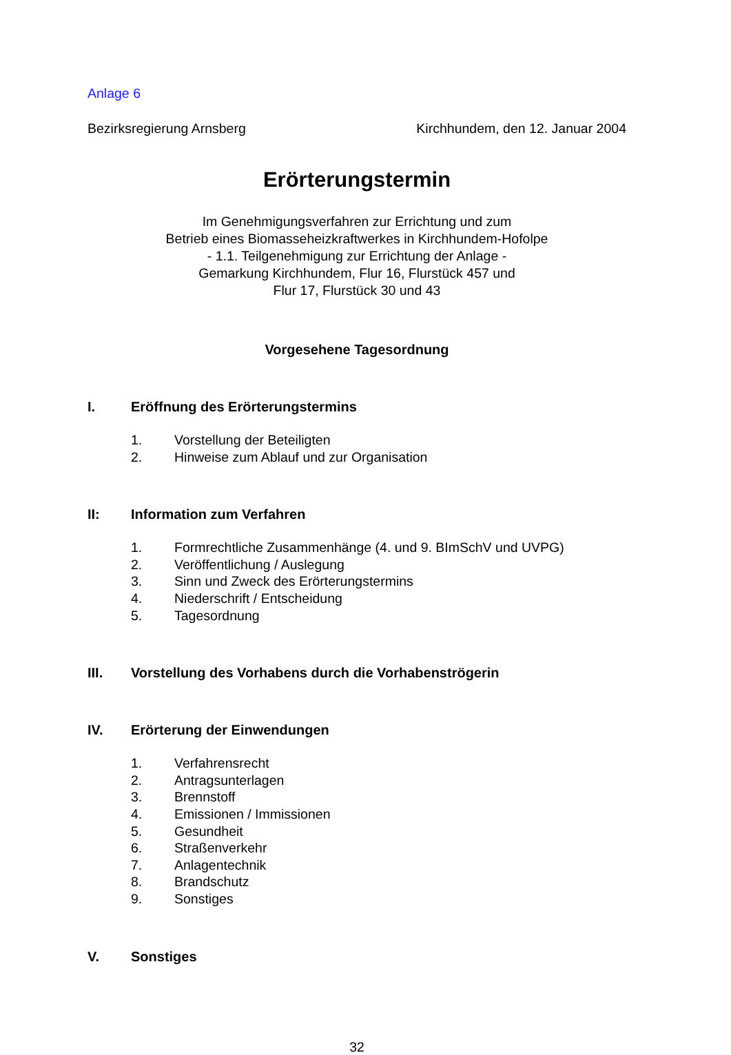Anlage 6
Bezirksregierung Arnsberg Kirchhundem, den 12. Januar 2004
Erörterungstermin
Im Genehmigungsverfahren zur Errichtung und zum
Betrieb eines Biomasseheizkraftwerkes in Kirchhundem-Hofolpe
- 1.1. Teilgenehmigung zur Errichtung der Anlage -
Gemarkung Kirchhundem, Flur 16, Flurstück 457 und
Flur 17, Flurstück 30 und 43
Vorgesehene Tagesordnung
I. Eröffnung des Erörterungstermins
1. Vorstellung der Beteiligten
2. Hinweise zum Ablauf und zur Organisation
II: Information zum Verfahren
1. Formrechtliche Zusammenhänge (4. und 9. BImSchV und UVPG)
2. Veröffentlichung / Auslegung
3. Sinn und Zweck des Erörterungstermins
4. Niederschrift / Entscheidung
5. Tagesordnung
III. Vorstellung des Vorhabens durch die Vorhabenströgerin
IV. Erörterung der Einwendungen
1. Verfahrensrecht
2. Antragsunterlagen
3. Brennstoff
4. Emissionen / Immissionen
5. Gesundheit
6. Straßenverkehr
7. Anlagentechnik
8. Brandschutz
9. Sonstiges
V. Sonstiges
32